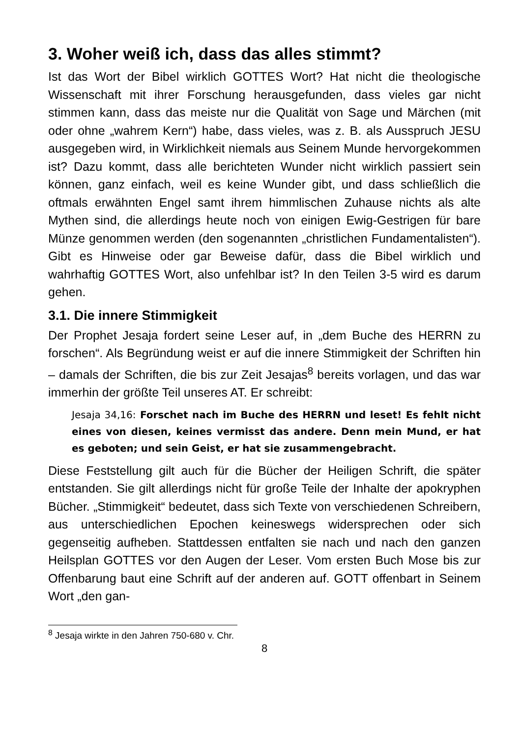3. Woher weiß ich, dass das alles stimmt?
Ist das Wort der Bibel wirklich GOTTES Wort? Hat nicht die theologische Wissenschaft mit ihrer Forschung herausgefunden, dass vieles gar nicht stimmen kann, dass das meiste nur die Qualität von Sage und Märchen (mit oder ohne „wahrem Kern“) habe, dass vieles, was z. B. als Ausspruch JESU ausgegeben wird, in Wirklichkeit niemals aus Seinem Munde hervorgekommen ist? Dazu kommt, dass alle berichteten Wunder nicht wirklich passiert sein können, ganz einfach, weil es keine Wunder gibt, und dass schließlich die oftmals erwähnten Engel samt ihrem himmlischen Zuhause nichts als alte Mythen sind, die allerdings heute noch von einigen Ewig-Gestrigen für bare Münze genommen werden (den sogenannten „christlichen Fundamentalisten“). Gibt es Hinweise oder gar Beweise dafür, dass die Bibel wirklich und wahrhaftig GOTTES Wort, also unfehlbar ist? In den Teilen 3-5 wird es darum gehen.
3.1. Die innere Stimmigkeit
Der Prophet Jesaja fordert seine Leser auf, in „dem Buche des HERRN zu forschen“. Als Begründung weist er auf die innere Stimmigkeit der Schriften hin – damals der Schriften, die bis zur Zeit Jesajas<sup>8</sup> bereits vorlagen, und das war immerhin der größte Teil unseres AT. Er schreibt:
Jesaja 34,16: Forschet nach im Buche des HERRN und leset! Es fehlt nicht eines von diesen, keines vermisst das andere. Denn mein Mund, er hat es geboten; und sein Geist, er hat sie zusammengebracht.
Diese Feststellung gilt auch für die Bücher der Heiligen Schrift, die später entstanden. Sie gilt allerdings nicht für große Teile der Inhalte der apokryphen Bücher. „Stimmigkeit“ bedeutet, dass sich Texte von verschiedenen Schreibern, aus unterschiedlichen Epochen keineswegs widersprechen oder sich gegenseitig aufheben. Stattdessen entfalten sie nach und nach den ganzen Heilsplan GOTTES vor den Augen der Leser. Vom ersten Buch Mose bis zur Offenbarung baut eine Schrift auf der anderen auf. GOTT offenbart in Seinem Wort „den gan-
<sup>8</sup> Jesaja wirkte in den Jahren 750-680 v. Chr.
8